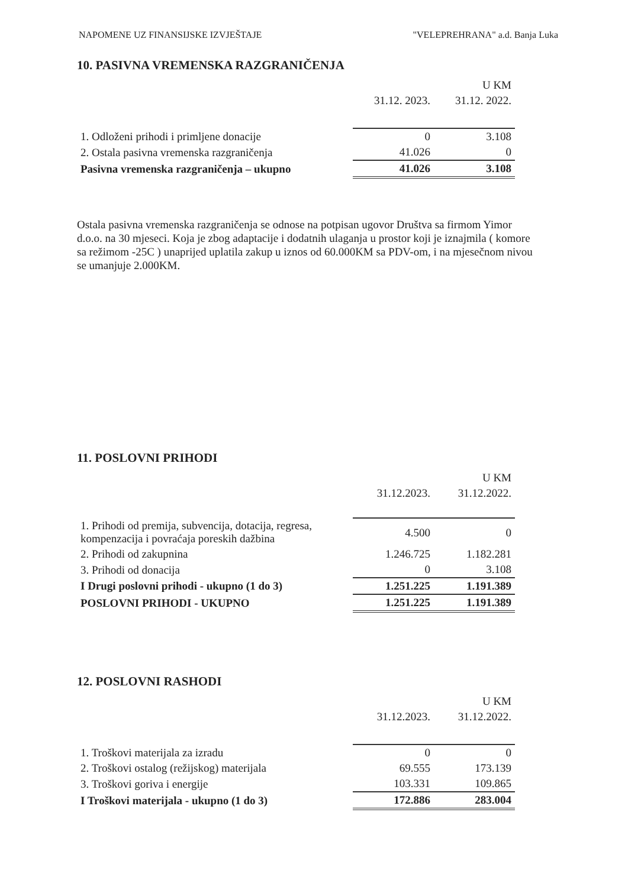NAPOMENE UZ FINANSIJSKE IZVJEŠTAJE "VELEPREHRANA" a.d. Banja Luka
10. PASIVNA VREMENSKA RAZGRANIČENJA
| | | U KM |
| --- | --- | --- |
| | 31.12. 2023. | 31.12. 2022. |
| 1. Odloženi prihodi i primljene donacije | 0 | 3.108 |
| 2. Ostala pasivna vremenska razgraničenja | 41.026 | 0 |
| Pasivna vremenska razgraničenja – ukupno | 41.026 | 3.108 |
Ostala pasivna vremenska razgraničenja se odnose na potpisan ugovor Društva sa firmom Yimor d.o.o. na 30 mjeseci. Koja je zbog adaptacije i dodatnih ulaganja u prostor koji je iznajmila ( komore sa režimom -25C ) unaprijed uplatila zakup u iznos od 60.000KM sa PDV-om, i na mjesečnom nivou se umanjuje 2.000KM.
11. POSLOVNI PRIHODI
| | | U KM |
| --- | --- | --- |
| | 31.12.2023. | 31.12.2022. |
| 1. Prihodi od premija, subvencija, dotacija, regresa, kompenzacija i povraćaja poreskih dažbina | 4.500 | 0 |
| 2. Prihodi od zakupnina | 1.246.725 | 1.182.281 |
| 3. Prihodi od donacija | 0 | 3.108 |
| I Drugi poslovni prihodi - ukupno (1 do 3) | 1.251.225 | 1.191.389 |
| POSLOVNI PRIHODI - UKUPNO | 1.251.225 | 1.191.389 |
12. POSLOVNI RASHODI
| | | U KM |
| --- | --- | --- |
| | 31.12.2023. | 31.12.2022. |
| 1. Troškovi materijala za izradu | 0 | 0 |
| 2. Troškovi ostalog (režijskog) materijala | 69.555 | 173.139 |
| 3. Troškovi goriva i energije | 103.331 | 109.865 |
| I Troškovi materijala - ukupno (1 do 3) | 172.886 | 283.004 |